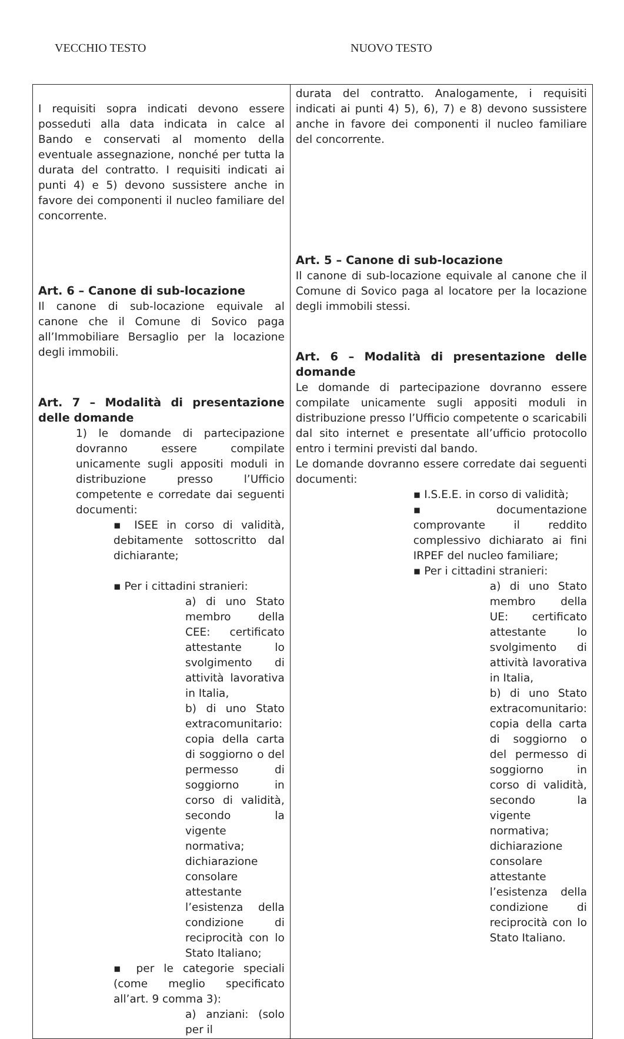VECCHIO TESTO NUOVO TESTO
| I requisiti sopra indicati devono essere posseduti alla data indicata in calce al Bando e conservati al momento della eventuale assegnazione, nonché per tutta la durata del contratto. I requisiti indicati ai punti 4) e 5) devono sussistere anche in favore dei componenti il nucleo familiare del concorrente. Art. 6 – Canone di sub-locazione Il canone di sub-locazione equivale al canone che il Comune di Sovico paga all’Immobiliare Bersaglio per la locazione degli immobili. Art. 7 – Modalità di presentazione delle domande 1) le domande di partecipazione dovranno essere compilate unicamente sugli appositi moduli in distribuzione presso l’Ufficio competente e corredate dai seguenti documenti: ▪ ISEE in corso di validità, debitamente sottoscritto dal dichiarante; ▪ Per i cittadini stranieri: a) di uno Stato membro della CEE: certificato attestante lo svolgimento di attività lavorativa in Italia, b) di uno Stato extracomunitario: copia della carta di soggiorno o del permesso di soggiorno in corso di validità, secondo la vigente normativa; dichiarazione consolare attestante l’esistenza della condizione di reciprocità con lo Stato Italiano; ▪ per le categorie speciali (come meglio specificato all’art. 9 comma 3): a) anziani: (solo per il | durata del contratto. Analogamente, i requisiti indicati ai punti 4) 5), 6), 7) e 8) devono sussistere anche in favore dei componenti il nucleo familiare del concorrente. Art. 5 – Canone di sub-locazione Il canone di sub-locazione equivale al canone che il Comune di Sovico paga al locatore per la locazione degli immobili stessi. Art. 6 – Modalità di presentazione delle domande Le domande di partecipazione dovranno essere compilate unicamente sugli appositi moduli in distribuzione presso l’Ufficio competente o scaricabili dal sito internet e presentate all’ufficio protocollo entro i termini previsti dal bando. Le domande dovranno essere corredate dai seguenti documenti: ▪ I.S.E.E. in corso di validità; ▪ documentazione comprovante il reddito complessivo dichiarato ai fini IRPEF del nucleo familiare; ▪ Per i cittadini stranieri: a) di uno Stato membro della UE: certificato attestante lo svolgimento di attività lavorativa in Italia, b) di uno Stato extracomunitario: copia della carta di soggiorno o del permesso di soggiorno in corso di validità, secondo la vigente normativa; dichiarazione consolare attestante l’esistenza della condizione di reciprocità con lo Stato Italiano. |